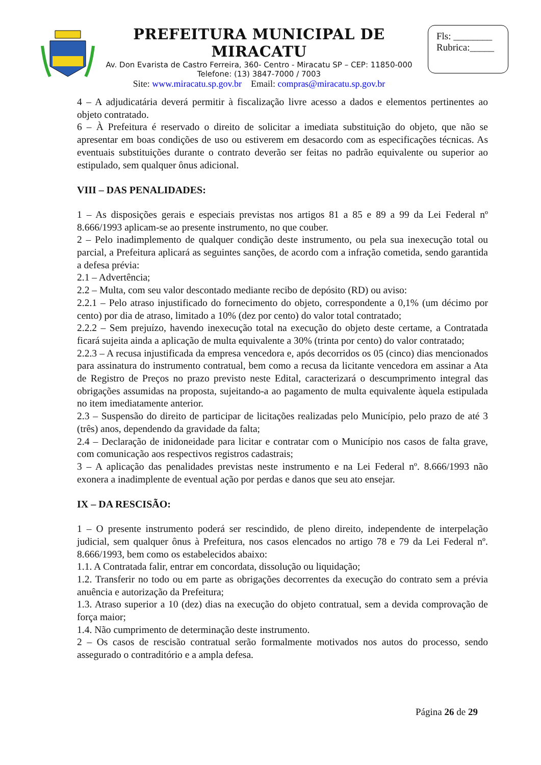PREFEITURA MUNICIPAL DE MIRACATU
Av. Don Evarista de Castro Ferreira, 360- Centro - Miracatu SP – CEP: 11850-000
Telefone: (13) 3847-7000 / 7003
Site: www.miracatu.sp.gov.br Email: compras@miracatu.sp.gov.br
Fls: ________
Rubrica:_____
4 – A adjudicatária deverá permitir à fiscalização livre acesso a dados e elementos pertinentes ao objeto contratado.
6 – À Prefeitura é reservado o direito de solicitar a imediata substituição do objeto, que não se apresentar em boas condições de uso ou estiverem em desacordo com as especificações técnicas. As eventuais substituições durante o contrato deverão ser feitas no padrão equivalente ou superior ao estipulado, sem qualquer ônus adicional.
VIII – DAS PENALIDADES:
1 – As disposições gerais e especiais previstas nos artigos 81 a 85 e 89 a 99 da Lei Federal nº 8.666/1993 aplicam-se ao presente instrumento, no que couber.
2 – Pelo inadimplemento de qualquer condição deste instrumento, ou pela sua inexecução total ou parcial, a Prefeitura aplicará as seguintes sanções, de acordo com a infração cometida, sendo garantida a defesa prévia:
2.1 – Advertência;
2.2 – Multa, com seu valor descontado mediante recibo de depósito (RD) ou aviso:
2.2.1 – Pelo atraso injustificado do fornecimento do objeto, correspondente a 0,1% (um décimo por cento) por dia de atraso, limitado a 10% (dez por cento) do valor total contratado;
2.2.2 – Sem prejuízo, havendo inexecução total na execução do objeto deste certame, a Contratada ficará sujeita ainda a aplicação de multa equivalente a 30% (trinta por cento) do valor contratado;
2.2.3 – A recusa injustificada da empresa vencedora e, após decorridos os 05 (cinco) dias mencionados para assinatura do instrumento contratual, bem como a recusa da licitante vencedora em assinar a Ata de Registro de Preços no prazo previsto neste Edital, caracterizará o descumprimento integral das obrigações assumidas na proposta, sujeitando-a ao pagamento de multa equivalente àquela estipulada no item imediatamente anterior.
2.3 – Suspensão do direito de participar de licitações realizadas pelo Município, pelo prazo de até 3 (três) anos, dependendo da gravidade da falta;
2.4 – Declaração de inidoneidade para licitar e contratar com o Município nos casos de falta grave, com comunicação aos respectivos registros cadastrais;
3 – A aplicação das penalidades previstas neste instrumento e na Lei Federal nº. 8.666/1993 não exonera a inadimplente de eventual ação por perdas e danos que seu ato ensejar.
IX – DA RESCISÃO:
1 – O presente instrumento poderá ser rescindido, de pleno direito, independente de interpelação judicial, sem qualquer ônus à Prefeitura, nos casos elencados no artigo 78 e 79 da Lei Federal nº. 8.666/1993, bem como os estabelecidos abaixo:
1.1. A Contratada falir, entrar em concordata, dissolução ou liquidação;
1.2. Transferir no todo ou em parte as obrigações decorrentes da execução do contrato sem a prévia anuência e autorização da Prefeitura;
1.3. Atraso superior a 10 (dez) dias na execução do objeto contratual, sem a devida comprovação de força maior;
1.4. Não cumprimento de determinação deste instrumento.
2 – Os casos de rescisão contratual serão formalmente motivados nos autos do processo, sendo assegurado o contraditório e a ampla defesa.
Página 26 de 29